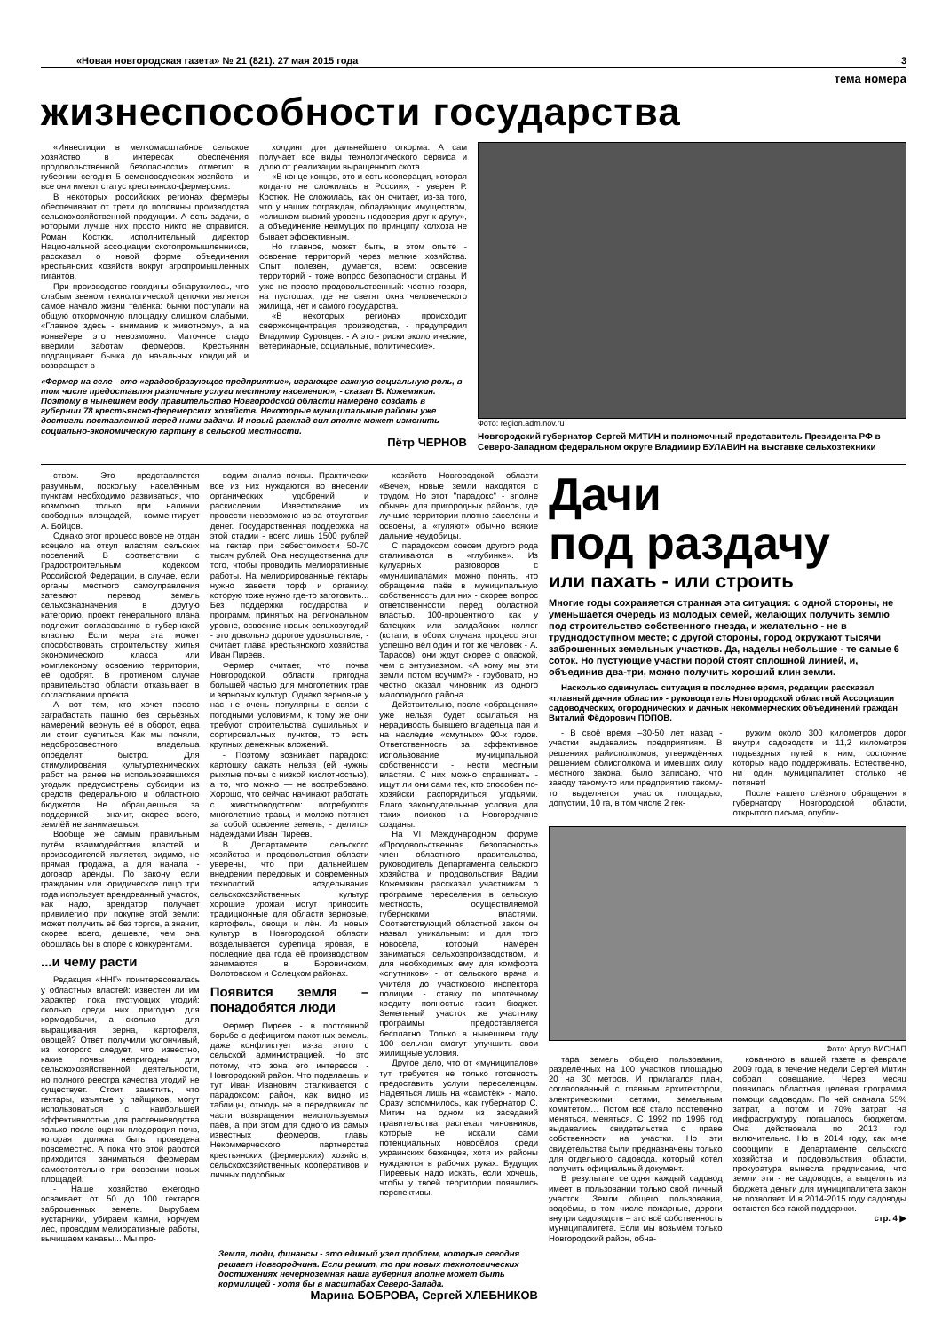«Новая новгородская газета» № 21 (821). 27 мая 2015 года 3
тема номера
жизнеспособности государства
«Инвестиции в мелкомасштабное сельское хозяйство в интересах обеспечения продовольственной безопасности» отметил: в губернии сегодня 5 семеноводческих хозяйств - и все они имеют статус крестьянско-фермерских.
В некоторых российских регионах фермеры обеспечивают от трети до половины производства сельскохозяйственной продукции. А есть задачи, с которыми лучше них просто никто не справится. Роман Костюк, исполнительный директор Национальной ассоциации скотопромышленников, рассказал о новой форме объединения крестьянских хозяйств вокруг агропромышленных гигантов.
При производстве говядины обнаружилось, что слабым звеном технологической цепочки является самое начало жизни телёнка: бычки поступали на общую откормочную площадку слишком слабыми. «Главное здесь - внимание к животному», а на конвейере это невозможно. Маточное стадо вверили заботам фермеров. Крестьянин подращивает бычка до начальных кондиций и возвращает в
холдинг для дальнейшего откорма. А сам получает все виды технологического сервиса и долю от реализации выращенного скота.
«В конце концов, это и есть кооперация, которая когда-то не сложилась в России», - уверен Р. Костюк. Не сложилась, как он считает, из-за того, что у наших сограждан, обладающих имуществом, «слишком выокий уровень недоверия друг к другу», а объединение неимущих по принципу колхоза не бывает эффективным.
Но главное, может быть, в этом опыте - освоение территорий через мелкие хозяйства. Опыт полезен, думается, всем: освоение территорий - тоже вопрос безопасности страны. И уже не просто продовольственный: честно говоря, на пустошах, где не светят окна человеческого жилища, нет и самого государства.
«В некоторых регионах происходит сверхконцентрация производства, - предупредил Владимир Суровцев. - А это - риски экологические, ветеринарные, социальные, политические».
«Фермер на селе - это «градообразующее предприятие», играющее важную социальную роль, в том числе предоставляя различные услуги местному населению», - сказал В. Кожемякин. Поэтому в нынешнем году правительство Новгородской области намерено создать в губернии 78 крестьянско-феремерских хозяйств. Некоторые муниципальные районы уже достигли поставленной перед ними задачи. И новый расклад сил вполне может изменить социально-экономическую картину в сельской местности.
Пётр ЧЕРНОВ
Фото: region.adm.nov.ru
Новгородский губернатор Сергей МИТИН и полномочный представитель Президента РФ в Северо-Западном федеральном округе Владимир БУЛАВИН на выставке сельхозтехники
ством. Это представляется разумным, поскольку населённым пунктам необходимо развиваться, что возможно только при наличии свободных площадей, - комментирует А. Бойцов.
Однако этот процесс вовсе не отдан всецело на откуп властям сельских поселений. В соответствии с Градостроительным кодексом Российской Федерации, в случае, если органы местного самоуправления затевают перевод земель сельхозназначения в другую категорию, проект генерального плана подлежит согласованию с губернской властью. Если мера эта может способствовать строительству жилья экономического класса или комплексному освоению территории, её одобрят. В противном случае правительство области отказывает в согласовании проекта.
А вот тем, кто хочет просто заграбастать пашню без серьёзных намерений вернуть её в оборот, едва ли стоит суетиться. Как мы поняли, недобросовестного владельца определят быстро. Для стимулирования культуртехнических работ на ранее не использовавшихся угодьях предусмотрены субсидии из средств федерального и областного бюджетов. Не обращаешься за поддержкой - значит, скорее всего, землёй не занимаешься.
Вообще же самым правильным путём взаимодействия властей и производителей является, видимо, не прямая продажа, а для начала - договор аренды. По закону, если гражданин или юридическое лицо три года использует арендованный участок, как надо, арендатор получает привилегию при покупке этой земли: может получить её без торгов, а значит, скорее всего, дешевле, чем она обошлась бы в споре с конкурентами.
...и чему расти
Редакция «ННГ» поинтересовалась у областных властей: известен ли им характер пока пустующих угодий: сколько среди них пригодно для кормодобычи, а сколько – для выращивания зерна, картофеля, овощей? Ответ получили уклончивый, из которого следует, что известно, какие почвы непригодны для сельскохозяйственной деятельности, но полного реестра качества угодий не существует. Стоит заметить, что гектары, изъятые у пайщиков, могут использоваться с наибольшей эффективностью для растениеводства только после оценки плодородия почв, которая должна быть проведена повсеместно. А пока что этой работой приходится заниматься фермерам самостоятельно при освоении новых площадей.
- Наше хозяйство ежегодно осваивает от 50 до 100 гектаров заброшенных земель. Вырубаем кустарники, убираем камни, корчуем лес, проводим мелиоративные работы, вычищаем канавы... Мы про-
водим анализ почвы. Практически все из них нуждаются во внесении органических удобрений и раскислении. Известкование их провести невозможно из-за отсутствия денег. Государственная поддержка на этой стадии - всего лишь 1500 рублей на гектар при себестоимости 50-70 тысяч рублей. Она несущественна для того, чтобы проводить мелиоративные работы. На мелиорированные гектары нужно завести торф и органику, которую тоже нужно где-то заготовить... Без поддержки государства и программ, принятых на региональном уровне, освоение новых сельхозугодий - это довольно дорогое удовольствие, - считает глава крестьянского хозяйства Иван Пиреев.
Фермер считает, что почва Новгородской области пригодна большей частью для многолетних трав и зерновых культур. Однако зерновые у нас не очень популярны в связи с погодными условиями, к тому же они требуют строительства сушильных и сортировальных пунктов, то есть крупных денежных вложений.
- Поэтому возникает парадокс: картошку сажать нельзя (ей нужны рыхлые почвы с низкой кислотностью), а то, что можно — не востребовано. Хорошо, что сейчас начинают работать с животноводством: потребуются многолетние травы, и молоко потянет за собой освоение земель, - делится надеждами Иван Пиреев.
В Департаменте сельского хозяйства и продовольствия области уверены, что при дальнейшем внедрении передовых и современных технологий возделывания сельскохозяйственных культур хорошие урожаи могут приносить традиционные для области зерновые, картофель, овощи и лён. Из новых культур в Новгородской области возделывается сурепица яровая, в последние два года её производством занимаются в Боровичском, Волотовском и Солецком районах.
Появится земля – понадобятся люди
Фермер Пиреев - в постоянной борьбе с дефицитом пахотных земель, даже конфликтует из-за этого с сельской администрацией. Но это потому, что зона его интересов - Новгородский район. Что поделаешь, и тут Иван Иванович сталкивается с парадоксом: район, как видно из таблицы, отнюдь не в передовиках по части возвращения неиспользуемых паёв, а при этом для одного из самых известных фермеров, главы Некоммерческого партнерства крестьянских (фермерских) хозяйств, сельскохозяйственных кооперативов и личных подсобных
хозяйств Новгородской области «Вече», новые земли находятся с трудом. Но этот "парадокс" - вполне обычен для пригородных районов, где лучшие территории плотно заселены и освоены, а «гуляют» обычно всякие дальние неудобицы.
С парадоксом совсем другого рода сталкиваются в «глубинке». Из кулуарных разговоров с «муниципалами» можно понять, что обращение паёв в муниципальную собственность для них - скорее вопрос ответственности перед областной властью. 100-процентного, как у батецких или валдайских коллег (кстати, в обоих случаях процесс этот успешно вёл один и тот же человек - А. Тарасов), они ждут скорее с опаской, чем с энтузиазмом. «А кому мы эти земли потом всучим?» - грубовато, но честно сказал чиновник из одного малолюдного района.
Действительно, после «обращения» уже нельзя будет ссылаться на нерадивость бывшего владельца пая и на наследие «смутных» 90-х годов. Ответственность за эффективное использование муниципальной собственности - нести местным властям. С них можно спрашивать - ищут ли они сами тех, кто способен по-хозяйски распорядиться угодьями. Благо законодательные условия для таких поисков на Новгородчине созданы.
На VI Международном форуме «Продовольственная безопасность» член областного правительства, руководитель Департамента сельского хозяйства и продовольствия Вадим Кожемякин рассказал участникам о программе переселения в сельскую местность, осуществляемой губернскими властями. Соответствующий областной закон он назвал уникальным: и для того новосёла, который намерен заниматься сельхозпроизводством, и для необходимых ему для комфорта «спутников» - от сельского врача и учителя до участкового инспектора полиции - ставку по ипотечному кредиту полностью гасит бюджет. Земельный участок же участнику программы предоставляется бесплатно. Только в нынешнем году 100 сельчан смогут улучшить свои жилищные условия.
Другое дело, что от «муниципалов» тут требуется не только готовность предоставить услуги переселенцам. Надеяться лишь на «самотёк» - мало. Сразу вспомнилось, как губернатор С. Митин на одном из заседаний правительства распекал чиновников, которые не искали сами потенциальных новосёлов среди украинских беженцев, хотя их районы нуждаются в рабочих руках. Будущих Пиреевых надо искать, если хочешь, чтобы у твоей территории появились перспективы.
Земля, люди, финансы - это единый узел проблем, которые сегодня решает Новгородчина. Если решит, то при новых технологических достижениях нечерноземная наша губерния вполне может быть кормилицей - хотя бы в масштабах Северо-Запада.
Марина БОБРОВА, Сергей ХЛЕБНИКОВ
Дачи
под раздачу
или пахать - или строить
Многие годы сохраняется странная эта ситуация: с одной стороны, не уменьшается очередь из молодых семей, желающих получить землю под строительство собственного гнезда, и желательно - не в труднодоступном месте; с другой стороны, город окружают тысячи заброшенных земельных участков. Да, наделы небольшие - те самые 6 соток. Но пустующие участки порой стоят сплошной линией, и, объединив два-три, можно получить хороший клин земли.
Насколько сдвинулась ситуация в последнее время, редакции рассказал «главный дачник области» - руководитель Новгородской областной Ассоциации садоводческих, огороднических и дачных некоммерческих объединений граждан Виталий Фёдорович ПОПОВ.
- В своё время –30-50 лет назад - участки выдавались предприятиям. В решениях райисполкомов, утверждённых решением облисполкома и имевших силу местного закона, было записано, что заводу такому-то или предприятию такому-то выделяется участок площадью, допустим, 10 га, в том числе 2 гек-
ружим около 300 километров дорог внутри садоводств и 11,2 километров подъездных путей к ним, состояние которых надо поддерживать. Естественно, ни один муниципалитет столько не потянет!
После нашего слёзного обращения к губернатору Новгородской области, открытого письма, опубли-
Фото: Артур ВИСНАП
тара земель общего пользования, разделённых на 100 участков площадью 20 на 30 метров. И прилагался план, согласованный с главным архитектором, электрическими сетями, земельным комитетом… Потом всё стало постепенно меняться, меняться. С 1992 по 1996 год выдавались свидетельства о праве собственности на участки. Но эти свидетельства были предназначены только для отдельного садовода, который хотел получить официальный документ.
В результате сегодня каждый садовод имеет в пользовании только свой личный участок. Земли общего пользования, водоёмы, в том числе пожарные, дороги внутри садоводств – это всё собственность муниципалитета. Если мы возьмём только Новгородский район, обна-
кованного в вашей газете в феврале 2009 года, в течение недели Сергей Митин собрал совещание. Через месяц появилась областная целевая программа помощи садоводам. По ней сначала 55% затрат, а потом и 70% затрат на инфраструктуру погашалось бюджетом. Она действовала по 2013 год включительно. Но в 2014 году, как мне сообщили в Департаменте сельского хозяйства и продовольствия области, прокуратура вынесла предписание, что земли эти - не садоводов, а выделять из бюджета деньги для муниципалитета закон не позволяет. И в 2014-2015 году садоводы остаются без такой поддержки.
стр. 4 ▶